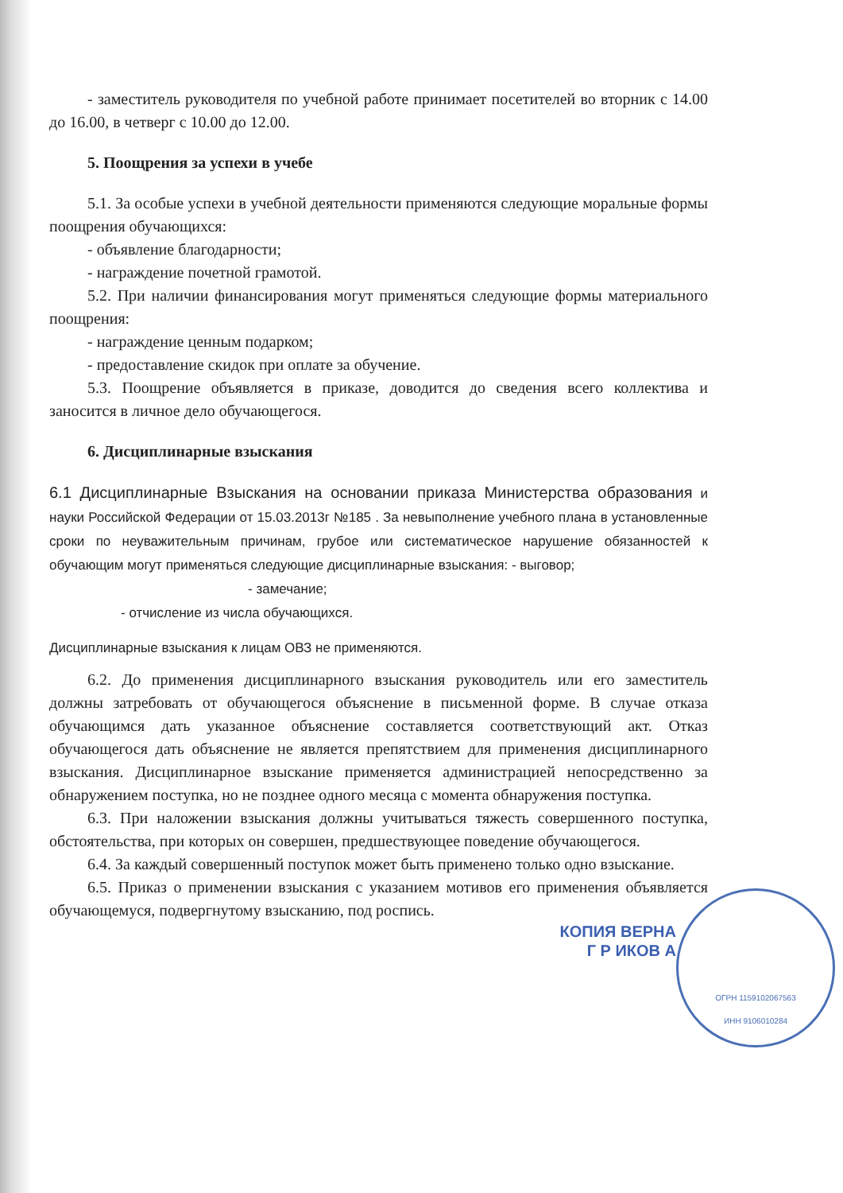- заместитель руководителя по учебной работе принимает посетителей во вторник с 14.00 до 16.00, в четверг с 10.00 до 12.00.
5. Поощрения за успехи в учебе
5.1. За особые успехи в учебной деятельности применяются следующие моральные формы поощрения обучающихся:
- объявление благодарности;
- награждение почетной грамотой.
5.2. При наличии финансирования могут применяться следующие формы материального поощрения:
- награждение ценным подарком;
- предоставление скидок при оплате за обучение.
5.3. Поощрение объявляется в приказе, доводится до сведения всего коллектива и заносится в личное дело обучающегося.
6. Дисциплинарные взыскания
6.1 Дисциплинарные Взыскания на основании приказа Министерства образования и науки Российской Федерации от 15.03.2013г №185 . За невыполнение учебного плана в установленные сроки по неуважительным причинам, грубое или систематическое нарушение обязанностей к обучающим могут применяться следующие дисциплинарные взыскания: - выговор;
- замечание;
- отчисление из числа обучающихся.
Дисциплинарные взыскания к лицам ОВЗ не применяются.
6.2. До применения дисциплинарного взыскания руководитель или его заместитель должны затребовать от обучающегося объяснение в письменной форме. В случае отказа обучающимся дать указанное объяснение составляется соответствующий акт. Отказ обучающегося дать объяснение не является препятствием для применения дисциплинарного взыскания. Дисциплинарное взыскание применяется администрацией непосредственно за обнаружением поступка, но не позднее одного месяца с момента обнаружения поступка.
6.3. При наложении взыскания должны учитываться тяжесть совершенного поступка, обстоятельства, при которых он совершен, предшествующее поведение обучающегося.
6.4. За каждый совершенный поступок может быть применено только одно взыскание.
6.5. Приказ о применении взыскания с указанием мотивов его применения объявляется обучающемуся, подвергнутому взысканию, под роспись.
КОПИЯ ВЕРНА
Г Р ИКОВ А
ОГРН 1159102067563
ИНН 9106010284